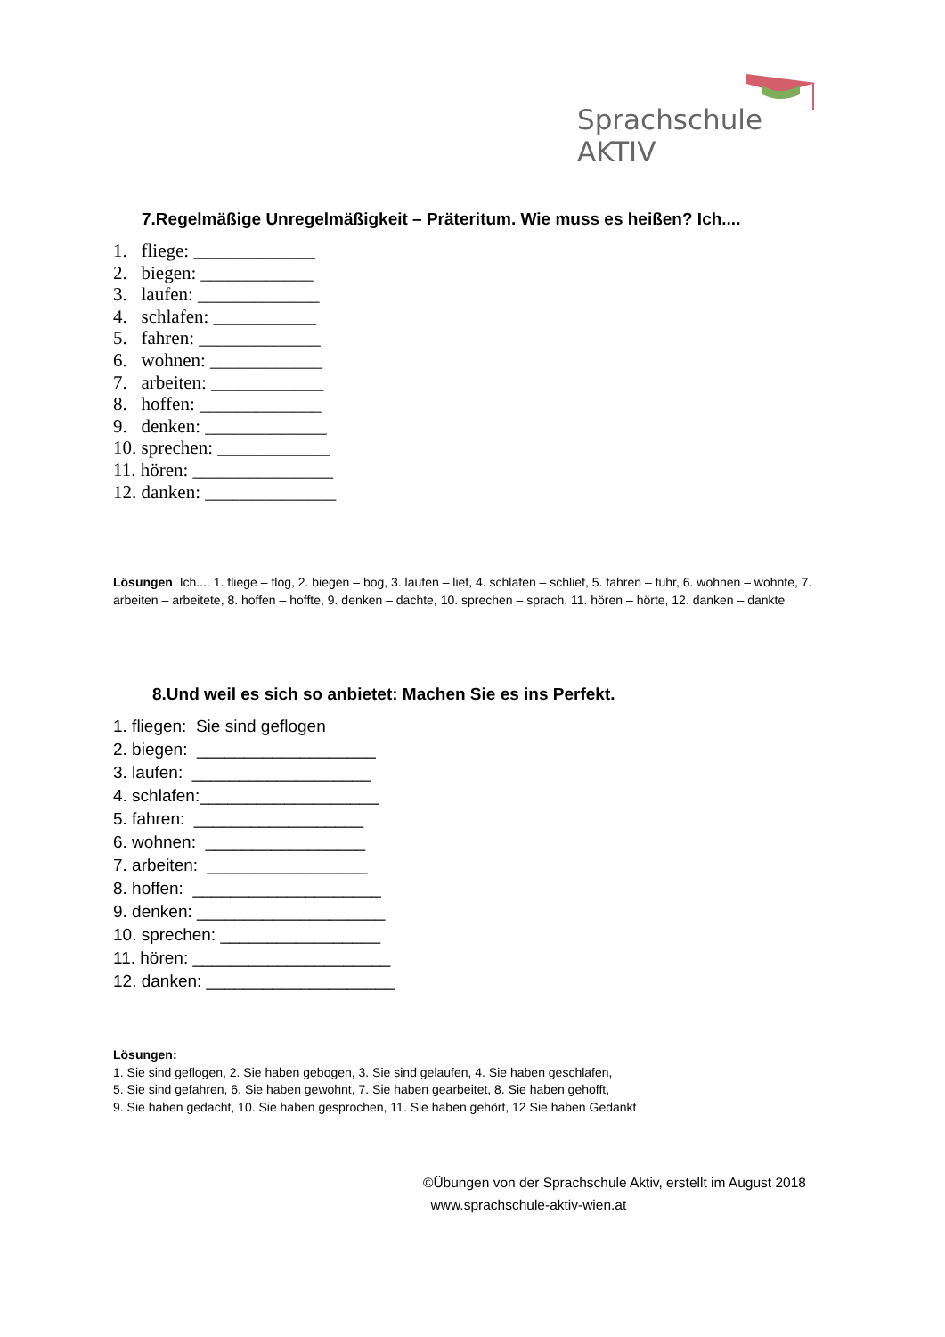Sprachschule AKTIV
7.Regelmäßige Unregelmäßigkeit – Präteritum. Wie muss es heißen? Ich....
1. fliege: _____________
2. biegen: ____________
3. laufen: _____________
4. schlafen: ___________
5. fahren: _____________
6. wohnen: ____________
7. arbeiten: ____________
8. hoffen: _____________
9. denken: _____________
10. sprechen: ____________
11. hören: _______________
12. danken: ______________
Lösungen Ich.... 1. fliege – flog, 2. biegen – bog, 3. laufen – lief, 4. schlafen – schlief, 5. fahren – fuhr, 6. wohnen – wohnte, 7. arbeiten – arbeitete, 8. hoffen – hoffte, 9. denken – dachte, 10. sprechen – sprach, 11. hören – hörte, 12. danken – dankte
8.Und weil es sich so anbietet: Machen Sie es ins Perfekt.
1. fliegen: Sie sind geflogen
2. biegen: ___________________
3. laufen: ___________________
4. schlafen:___________________
5. fahren: __________________
6. wohnen: _________________
7. arbeiten: _________________
8. hoffen: ____________________
9. denken: ____________________
10. sprechen: _________________
11. hören: _____________________
12. danken: ____________________
Lösungen:
1. Sie sind geflogen, 2. Sie haben gebogen, 3. Sie sind gelaufen, 4. Sie haben geschlafen,
5. Sie sind gefahren, 6. Sie haben gewohnt, 7. Sie haben gearbeitet, 8. Sie haben gehofft,
9. Sie haben gedacht, 10. Sie haben gesprochen, 11. Sie haben gehört, 12 Sie haben Gedankt
©Übungen von der Sprachschule Aktiv, erstellt im August 2018
www.sprachschule-aktiv-wien.at